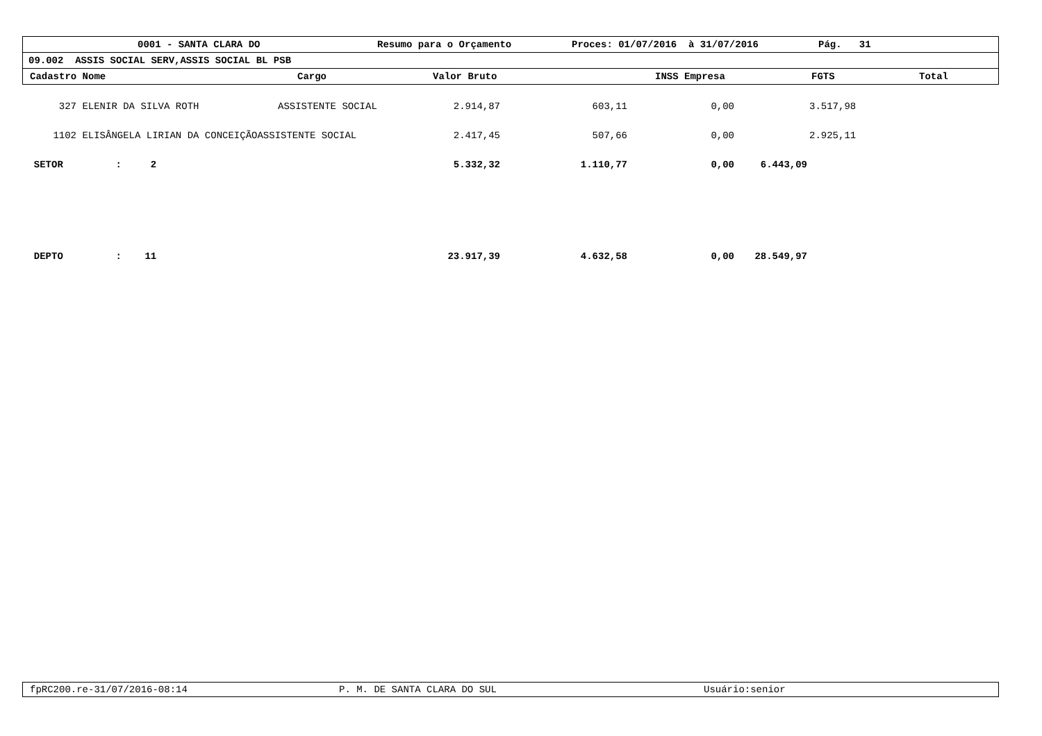0001 - SANTA CLARA DO Resumo para o Orçamento Proces: 01/07/2016 à 31/07/2016 Pág. 31
09.002 ASSIS SOCIAL SERV,ASSIS SOCIAL BL PSB
Cadastro Nome Cargo Valor Bruto INSS Empresa FGTS Total
| 327 | ELENIR DA SILVA ROTH | ASSISTENTE SOCIAL | 2.914,87 | 603,11 | 0,00 | 3.517,98 |
| 1102 | ELISÂNGELA LIRIAN DA CONCEIÇÃOASSISTENTE SOCIAL | | 2.417,45 | 507,66 | 0,00 | 2.925,11 |
| SETOR : 2 | | | 5.332,32 | 1.110,77 | 0,00 | 6.443,09 |
| DEPTO : 11 | | | 23.917,39 | 4.632,58 | 0,00 | 28.549,97 |
fpRC200.re-31/07/2016-08:14 P. M. DE SANTA CLARA DO SUL Usuário:senior